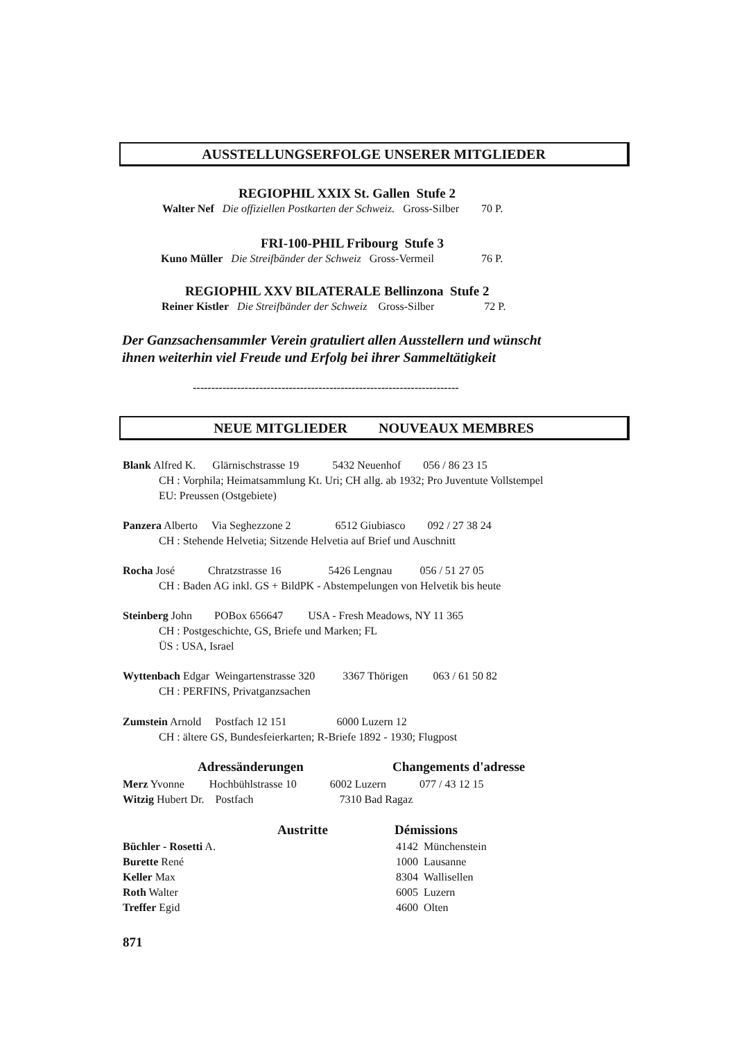AUSSTELLUNGSERFOLGE UNSERER MITGLIEDER
REGIOPHIL XXIX St. Gallen Stufe 2
Walter Nef Die offiziellen Postkarten der Schweiz. Gross-Silber 70 P.
FRI-100-PHIL Fribourg Stufe 3
Kuno Müller Die Streifbänder der Schweiz Gross-Vermeil 76 P.
REGIOPHIL XXV BILATERALE Bellinzona Stufe 2
Reiner Kistler Die Streifbänder der Schweiz Gross-Silber 72 P.
Der Ganzsachensammler Verein gratuliert allen Ausstellern und wünscht
ihnen weiterhin viel Freude und Erfolg bei ihrer Sammeltätigkeit
------------------------------------------------------------------------
NEUE MITGLIEDER NOUVEAUX MEMBRES
Blank Alfred K. Glärnischstrasse 19 5432 Neuenhof 056 / 86 23 15
CH : Vorphila; Heimatsammlung Kt. Uri; CH allg. ab 1932; Pro Juventute Vollstempel
EU: Preussen (Ostgebiete)
Panzera Alberto Via Seghezzone 2 6512 Giubiasco 092 / 27 38 24
CH : Stehende Helvetia; Sitzende Helvetia auf Brief und Auschnitt
Rocha José Chratzstrasse 16 5426 Lengnau 056 / 51 27 05
CH : Baden AG inkl. GS + BildPK - Abstempelungen von Helvetik bis heute
Steinberg John POBox 656647 USA - Fresh Meadows, NY 11 365
CH : Postgeschichte, GS, Briefe und Marken; FL
ÜS : USA, Israel
Wyttenbach Edgar Weingartenstrasse 320 3367 Thörigen 063 / 61 50 82
CH : PERFINS, Privatganzsachen
Zumstein Arnold Postfach 12 151 6000 Luzern 12
CH : ältere GS, Bundesfeierkarten; R-Briefe 1892 - 1930; Flugpost
Adressänderungen Changements d'adresse
Merz Yvonne Hochbühlstrasse 10 6002 Luzern 077 / 43 12 15
Witzig Hubert Dr. Postfach 7310 Bad Ragaz
Austritte Démissions
Büchler - Rosetti A.
Burette René
Keller Max
Roth Walter
Treffer Egid
4142 Münchenstein
1000 Lausanne
8304 Wallisellen
6005 Luzern
4600 Olten
871